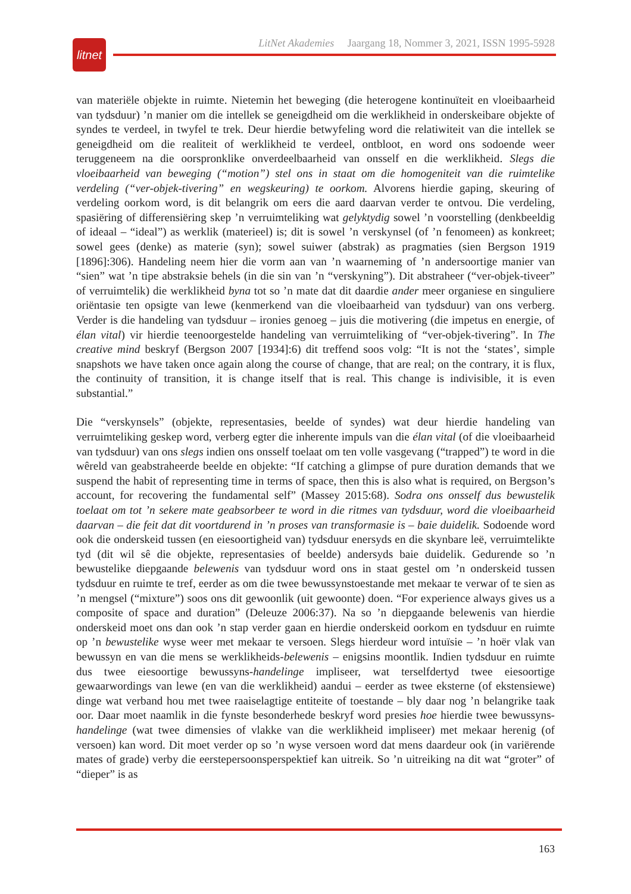litnet
LitNet Akademies Jaargang 18, Nommer 3, 2021, ISSN 1995-5928
van materiële objekte in ruimte. Nietemin het beweging (die heterogene kontinuïteit en vloeibaarheid van tydsduur) ’n manier om die intellek se geneigdheid om die werklikheid in onderskeibare objekte of syndes te verdeel, in twyfel te trek. Deur hierdie betwyfeling word die relatiwiteit van die intellek se geneigdheid om die realiteit of werklikheid te verdeel, ontbloot, en word ons sodoende weer teruggeneem na die oorspronklike onverdeelbaarheid van onsself en die werklikheid. Slegs die vloeibaarheid van beweging (“motion”) stel ons in staat om die homogeniteit van die ruimtelike verdeling (“ver-objek-tivering” en wegskeuring) te oorkom. Alvorens hierdie gaping, skeuring of verdeling oorkom word, is dit belangrik om eers die aard daarvan verder te ontvou. Die verdeling, spasiëring of differensiëring skep ’n verruimteliking wat gelyktydig sowel ’n voorstelling (denkbeeldig of ideaal – “ideal”) as werklik (materieel) is; dit is sowel ’n verskynsel (of ’n fenomeen) as konkreet; sowel gees (denke) as materie (syn); sowel suiwer (abstrak) as pragmaties (sien Bergson 1919 [1896]:306). Handeling neem hier die vorm aan van ’n waarneming of ’n andersoortige manier van “sien” wat ’n tipe abstraksie behels (in die sin van ’n “verskyning”). Dit abstraheer (“ver-objek-tiveer” of verruimtelik) die werklikheid byna tot so ’n mate dat dit daardie ander meer organiese en singuliere oriëntasie ten opsigte van lewe (kenmerkend van die vloeibaarheid van tydsduur) van ons verberg. Verder is die handeling van tydsduur – ironies genoeg – juis die motivering (die impetus en energie, of élan vital) vir hierdie teenoorgestelde handeling van verruimteliking of “ver-objek-tivering”. In The creative mind beskryf (Bergson 2007 [1934]:6) dit treffend soos volg: “It is not the ‘states’, simple snapshots we have taken once again along the course of change, that are real; on the contrary, it is flux, the continuity of transition, it is change itself that is real. This change is indivisible, it is even substantial.”
Die “verskynsels” (objekte, representasies, beelde of syndes) wat deur hierdie handeling van verruimteliking geskep word, verberg egter die inherente impuls van die élan vital (of die vloeibaarheid van tydsduur) van ons slegs indien ons onsself toelaat om ten volle vasgevang (“trapped”) te word in die wêreld van geabstraheerde beelde en objekte: “If catching a glimpse of pure duration demands that we suspend the habit of representing time in terms of space, then this is also what is required, on Bergson’s account, for recovering the fundamental self” (Massey 2015:68). Sodra ons onsself dus bewustelik toelaat om tot ’n sekere mate geabsorbeer te word in die ritmes van tydsduur, word die vloeibaarheid daarvan – die feit dat dit voortdurend in ’n proses van transformasie is – baie duidelik. Sodoende word ook die onderskeid tussen (en eiesoortigheid van) tydsduur enersyds en die skynbare leë, verruimtelikte tyd (dit wil sê die objekte, representasies of beelde) andersyds baie duidelik. Gedurende so ’n bewustelike diepgaande belewenis van tydsduur word ons in staat gestel om ’n onderskeid tussen tydsduur en ruimte te tref, eerder as om die twee bewussynstoestande met mekaar te verwar of te sien as ’n mengsel (“mixture”) soos ons dit gewoonlik (uit gewoonte) doen. “For experience always gives us a composite of space and duration” (Deleuze 2006:37). Na so ’n diepgaande belewenis van hierdie onderskeid moet ons dan ook ’n stap verder gaan en hierdie onderskeid oorkom en tydsduur en ruimte op ’n bewustelike wyse weer met mekaar te versoen. Slegs hierdeur word intuïsie – ’n hoër vlak van bewussyn en van die mens se werklikheids-belewenis – enigsins moontlik. Indien tydsduur en ruimte dus twee eiesoortige bewussyns-handelinge impliseer, wat terselfdertyd twee eiesoortige gewaarwordings van lewe (en van die werklikheid) aandui – eerder as twee eksterne (of ekstensiewe) dinge wat verband hou met twee raaiselagtige entiteite of toestande – bly daar nog ’n belangrike taak oor. Daar moet naamlik in die fynste besonderhede beskryf word presies hoe hierdie twee bewussyns-handelinge (wat twee dimensies of vlakke van die werklikheid impliseer) met mekaar herenig (of versoen) kan word. Dit moet verder op so ’n wyse versoen word dat mens daardeur ook (in variërende mates of grade) verby die eerstepersoonsperspektief kan uitreik. So ’n uitreiking na dit wat “groter” of “dieper” is as
163